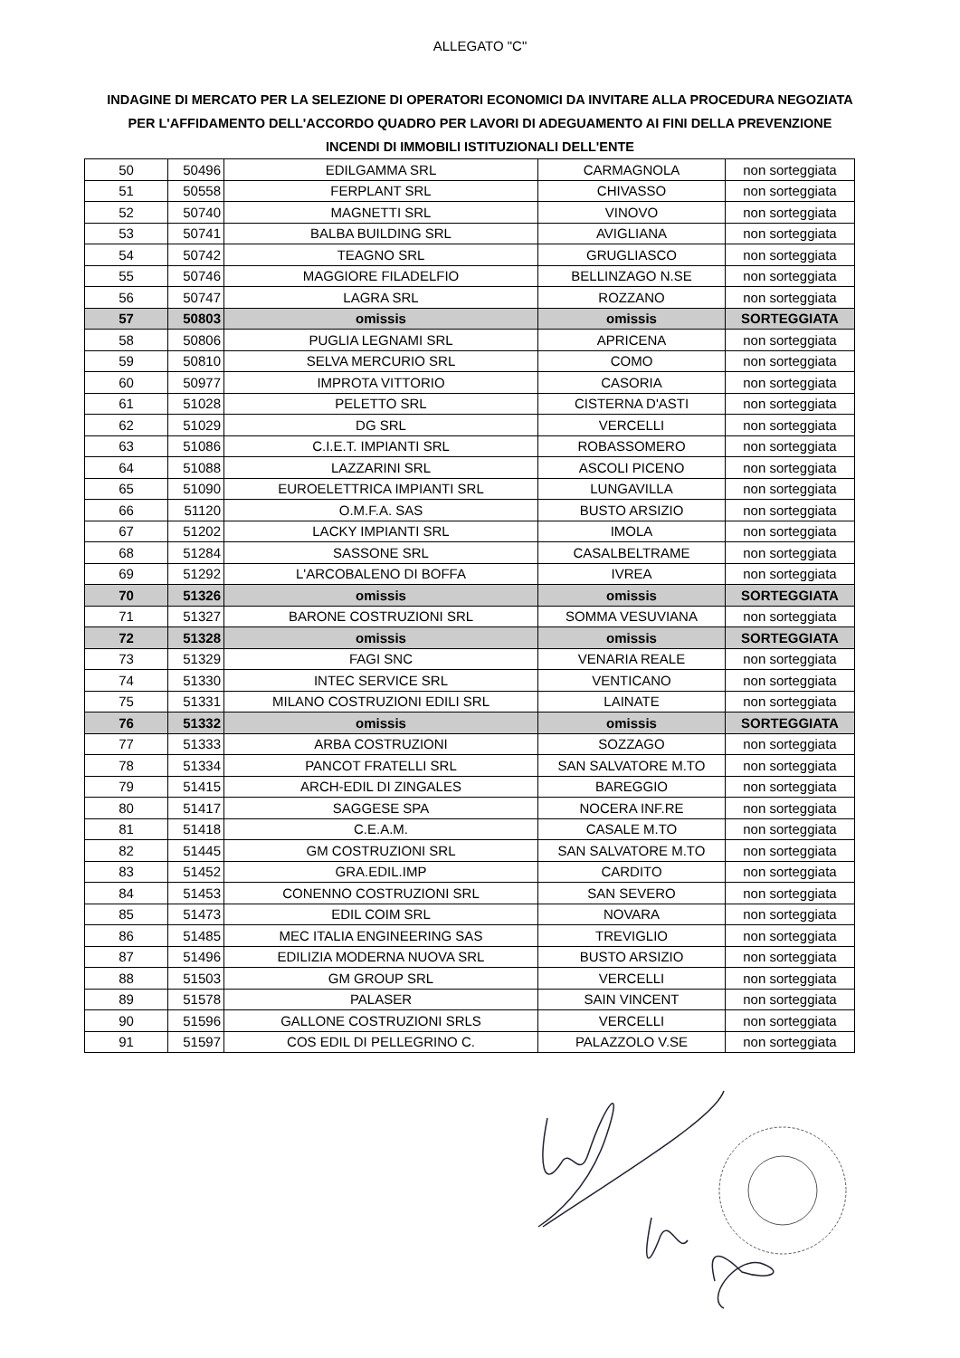ALLEGATO "C"
INDAGINE DI MERCATO PER LA SELEZIONE DI OPERATORI ECONOMICI DA INVITARE ALLA PROCEDURA NEGOZIATA PER L'AFFIDAMENTO DELL'ACCORDO QUADRO PER LAVORI DI ADEGUAMENTO AI FINI DELLA PREVENZIONE INCENDI DI IMMOBILI ISTITUZIONALI DELL'ENTE
| 50 | 50496 | EDILGAMMA SRL | CARMAGNOLA | non sorteggiata |
| 51 | 50558 | FERPLANT SRL | CHIVASSO | non sorteggiata |
| 52 | 50740 | MAGNETTI SRL | VINOVO | non sorteggiata |
| 53 | 50741 | BALBA BUILDING SRL | AVIGLIANA | non sorteggiata |
| 54 | 50742 | TEAGNO SRL | GRUGLIASCO | non sorteggiata |
| 55 | 50746 | MAGGIORE FILADELFIO | BELLINZAGO N.SE | non sorteggiata |
| 56 | 50747 | LAGRA SRL | ROZZANO | non sorteggiata |
| 57 | 50803 | omissis | omissis | SORTEGGIATA |
| 58 | 50806 | PUGLIA LEGNAMI SRL | APRICENA | non sorteggiata |
| 59 | 50810 | SELVA MERCURIO SRL | COMO | non sorteggiata |
| 60 | 50977 | IMPROTA VITTORIO | CASORIA | non sorteggiata |
| 61 | 51028 | PELETTO SRL | CISTERNA D'ASTI | non sorteggiata |
| 62 | 51029 | DG SRL | VERCELLI | non sorteggiata |
| 63 | 51086 | C.I.E.T. IMPIANTI SRL | ROBASSOMERO | non sorteggiata |
| 64 | 51088 | LAZZARINI SRL | ASCOLI PICENO | non sorteggiata |
| 65 | 51090 | EUROELETTRICA IMPIANTI SRL | LUNGAVILLA | non sorteggiata |
| 66 | 51120 | O.M.F.A. SAS | BUSTO ARSIZIO | non sorteggiata |
| 67 | 51202 | LACKY IMPIANTI SRL | IMOLA | non sorteggiata |
| 68 | 51284 | SASSONE SRL | CASALBELTRAME | non sorteggiata |
| 69 | 51292 | L'ARCOBALENO DI BOFFA | IVREA | non sorteggiata |
| 70 | 51326 | omissis | omissis | SORTEGGIATA |
| 71 | 51327 | BARONE COSTRUZIONI SRL | SOMMA VESUVIANA | non sorteggiata |
| 72 | 51328 | omissis | omissis | SORTEGGIATA |
| 73 | 51329 | FAGI SNC | VENARIA REALE | non sorteggiata |
| 74 | 51330 | INTEC SERVICE SRL | VENTICANO | non sorteggiata |
| 75 | 51331 | MILANO COSTRUZIONI EDILI SRL | LAINATE | non sorteggiata |
| 76 | 51332 | omissis | omissis | SORTEGGIATA |
| 77 | 51333 | ARBA COSTRUZIONI | SOZZAGO | non sorteggiata |
| 78 | 51334 | PANCOT FRATELLI SRL | SAN SALVATORE M.TO | non sorteggiata |
| 79 | 51415 | ARCH-EDIL DI ZINGALES | BAREGGIO | non sorteggiata |
| 80 | 51417 | SAGGESE SPA | NOCERA INF.RE | non sorteggiata |
| 81 | 51418 | C.E.A.M. | CASALE M.TO | non sorteggiata |
| 82 | 51445 | GM COSTRUZIONI SRL | SAN SALVATORE M.TO | non sorteggiata |
| 83 | 51452 | GRA.EDIL.IMP | CARDITO | non sorteggiata |
| 84 | 51453 | CONENNO COSTRUZIONI SRL | SAN SEVERO | non sorteggiata |
| 85 | 51473 | EDIL COIM SRL | NOVARA | non sorteggiata |
| 86 | 51485 | MEC ITALIA ENGINEERING SAS | TREVIGLIO | non sorteggiata |
| 87 | 51496 | EDILIZIA MODERNA NUOVA SRL | BUSTO ARSIZIO | non sorteggiata |
| 88 | 51503 | GM GROUP SRL | VERCELLI | non sorteggiata |
| 89 | 51578 | PALASER | SAIN VINCENT | non sorteggiata |
| 90 | 51596 | GALLONE COSTRUZIONI SRLS | VERCELLI | non sorteggiata |
| 91 | 51597 | COS EDIL DI PELLEGRINO C. | PALAZZOLO V.SE | non sorteggiata |